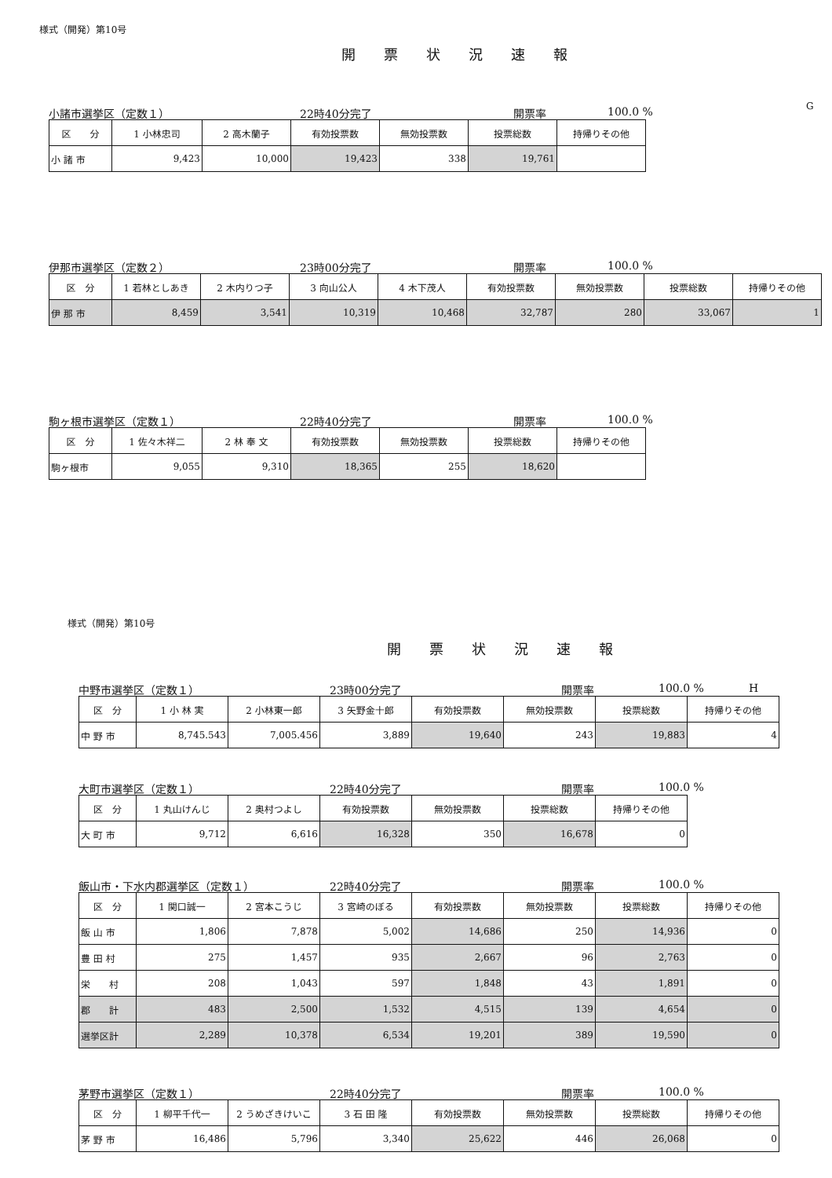様式（開発）第10号
開票状況速報
G
小諸市選挙区（定数１） 22時40分完了 開票率 100.0 %
| 区 分 | 1 小林忠司 | 2 高木蘭子 | 有効投票数 | 無効投票数 | 投票総数 | 持帰りその他 |
| --- | --- | --- | --- | --- | --- | --- |
| 小 諸 市 | 9,423 | 10,000 | 19,423 | 338 | 19,761 | |
伊那市選挙区（定数２） 23時00分完了 開票率 100.0 %
| 区 分 | 1 若林としあき | 2 木内りつ子 | 3 向山公人 | 4 木下茂人 | 有効投票数 | 無効投票数 | 投票総数 | 持帰りその他 |
| --- | --- | --- | --- | --- | --- | --- | --- | --- |
| 伊 那 市 | 8,459 | 3,541 | 10,319 | 10,468 | 32,787 | 280 | 33,067 | 1 |
駒ヶ根市選挙区（定数１） 22時40分完了 開票率 100.0 %
| 区 分 | 1 佐々木祥二 | 2 林 奉 文 | 有効投票数 | 無効投票数 | 投票総数 | 持帰りその他 |
| --- | --- | --- | --- | --- | --- | --- |
| 駒ヶ根市 | 9,055 | 9,310 | 18,365 | 255 | 18,620 | |
様式（開発）第10号
開票状況速報
中野市選挙区（定数１） 23時00分完了 開票率 100.0 % H
| 区 分 | 1 小 林 実 | 2 小林東一郎 | 3 矢野金十郎 | 有効投票数 | 無効投票数 | 投票総数 | 持帰りその他 |
| --- | --- | --- | --- | --- | --- | --- | --- |
| 中 野 市 | 8,745.543 | 7,005.456 | 3,889 | 19,640 | 243 | 19,883 | 4 |
大町市選挙区（定数１） 22時40分完了 開票率 100.0 %
| 区 分 | 1 丸山けんじ | 2 奥村つよし | 有効投票数 | 無効投票数 | 投票総数 | 持帰りその他 |
| --- | --- | --- | --- | --- | --- | --- |
| 大 町 市 | 9,712 | 6,616 | 16,328 | 350 | 16,678 | 0 |
飯山市・下水内郡選挙区（定数１） 22時40分完了 開票率 100.0 %
| 区 分 | 1 関口誠一 | 2 宮本こうじ | 3 宮崎のぼる | 有効投票数 | 無効投票数 | 投票総数 | 持帰りその他 |
| --- | --- | --- | --- | --- | --- | --- | --- |
| 飯 山 市 | 1,806 | 7,878 | 5,002 | 14,686 | 250 | 14,936 | 0 |
| 豊 田 村 | 275 | 1,457 | 935 | 2,667 | 96 | 2,763 | 0 |
| 栄 村 | 208 | 1,043 | 597 | 1,848 | 43 | 1,891 | 0 |
| 郡 計 | 483 | 2,500 | 1,532 | 4,515 | 139 | 4,654 | 0 |
| 選挙区計 | 2,289 | 10,378 | 6,534 | 19,201 | 389 | 19,590 | 0 |
茅野市選挙区（定数１） 22時40分完了 開票率 100.0 %
| 区 分 | 1 柳平千代一 | 2 うめざきけいこ | 3 石 田 隆 | 有効投票数 | 無効投票数 | 投票総数 | 持帰りその他 |
| --- | --- | --- | --- | --- | --- | --- | --- |
| 茅 野 市 | 16,486 | 5,796 | 3,340 | 25,622 | 446 | 26,068 | 0 |